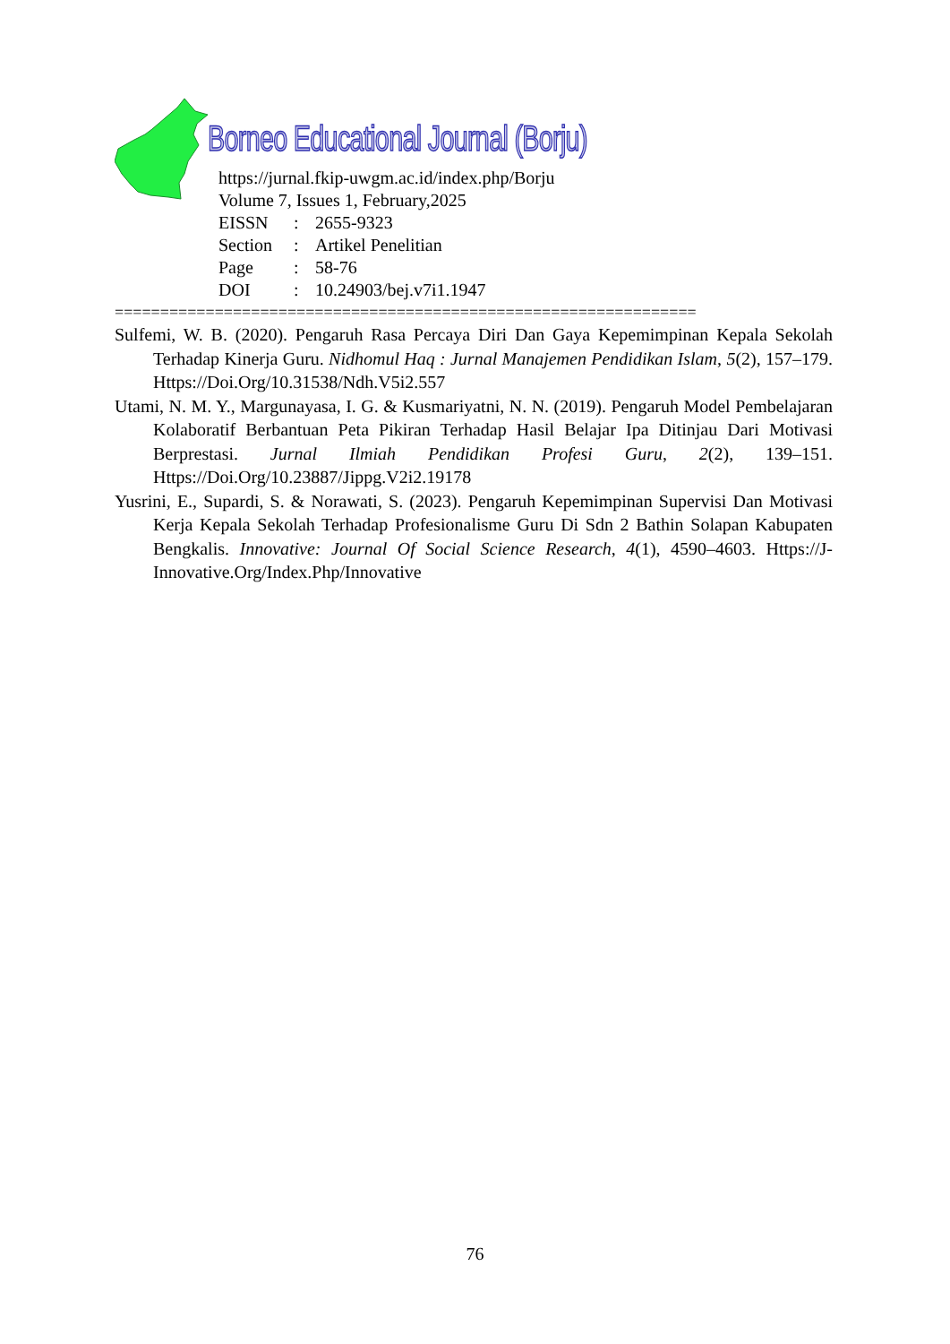Borneo Educational Journal (Borju)
https://jurnal.fkip-uwgm.ac.id/index.php/Borju
Volume 7, Issues 1, February,2025
| EISSN | : | 2655-9323 |
| Section | : | Artikel Penelitian |
| Page | : | 58-76 |
| DOI | : | 10.24903/bej.v7i1.1947 |
================================================================
Sulfemi, W. B. (2020). Pengaruh Rasa Percaya Diri Dan Gaya Kepemimpinan Kepala Sekolah Terhadap Kinerja Guru. Nidhomul Haq : Jurnal Manajemen Pendidikan Islam, 5(2), 157–179. Https://Doi.Org/10.31538/Ndh.V5i2.557
Utami, N. M. Y., Margunayasa, I. G. & Kusmariyatni, N. N. (2019). Pengaruh Model Pembelajaran Kolaboratif Berbantuan Peta Pikiran Terhadap Hasil Belajar Ipa Ditinjau Dari Motivasi Berprestasi. Jurnal Ilmiah Pendidikan Profesi Guru, 2(2), 139–151. Https://Doi.Org/10.23887/Jippg.V2i2.19178
Yusrini, E., Supardi, S. & Norawati, S. (2023). Pengaruh Kepemimpinan Supervisi Dan Motivasi Kerja Kepala Sekolah Terhadap Profesionalisme Guru Di Sdn 2 Bathin Solapan Kabupaten Bengkalis. Innovative: Journal Of Social Science Research, 4(1), 4590–4603. Https://J-Innovative.Org/Index.Php/Innovative
76